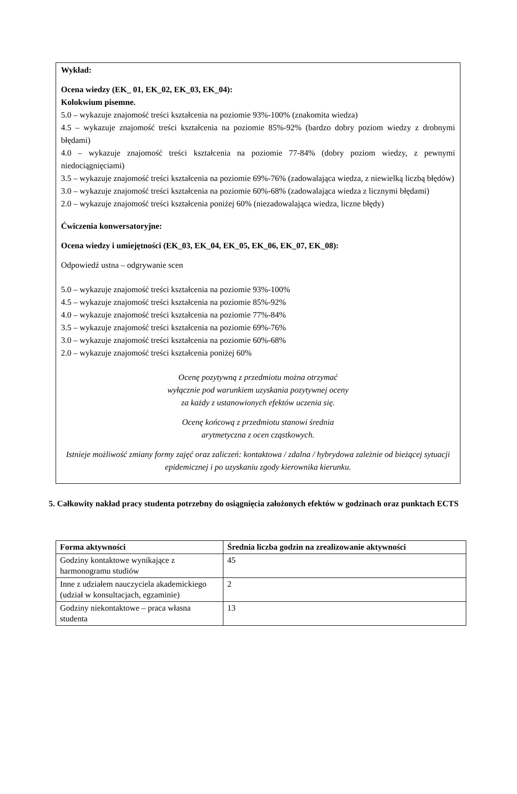Wykład:
Ocena wiedzy (EK_ 01, EK_02, EK_03, EK_04):
Kolokwium pisemne.
5.0 – wykazuje znajomość treści kształcenia na poziomie 93%-100% (znakomita wiedza)
4.5 – wykazuje znajomość treści kształcenia na poziomie 85%-92% (bardzo dobry poziom wiedzy z drobnymi błędami)
4.0 – wykazuje znajomość treści kształcenia na poziomie 77-84% (dobry poziom wiedzy, z pewnymi niedociągnięciami)
3.5 – wykazuje znajomość treści kształcenia na poziomie 69%-76% (zadowalająca wiedza, z niewielką liczbą błędów)
3.0 – wykazuje znajomość treści kształcenia na poziomie 60%-68% (zadowalająca wiedza z licznymi błędami)
2.0 – wykazuje znajomość treści kształcenia poniżej 60% (niezadowalająca wiedza, liczne błędy)
Ćwiczenia konwersatoryjne:
Ocena wiedzy i umiejętności (EK_03, EK_04, EK_05, EK_06, EK_07, EK_08):
Odpowiedź ustna – odgrywanie scen
5.0 – wykazuje znajomość treści kształcenia na poziomie 93%-100%
4.5 – wykazuje znajomość treści kształcenia na poziomie 85%-92%
4.0 – wykazuje znajomość treści kształcenia na poziomie 77%-84%
3.5 – wykazuje znajomość treści kształcenia na poziomie 69%-76%
3.0 – wykazuje znajomość treści kształcenia na poziomie 60%-68%
2.0 – wykazuje znajomość treści kształcenia poniżej 60%
Ocenę pozytywną z przedmiotu można otrzymać
wyłącznie pod warunkiem uzyskania pozytywnej oceny
za każdy z ustanowionych efektów uczenia się.
Ocenę końcową z przedmiotu stanowi średnia
arytmetyczna z ocen cząstkowych.
Istnieje możliwość zmiany formy zajęć oraz zaliczeń: kontaktowa / zdalna / hybrydowa zależnie od bieżącej sytuacji epidemicznej i po uzyskaniu zgody kierownika kierunku.
5. Całkowity nakład pracy studenta potrzebny do osiągnięcia założonych efektów w godzinach oraz punktach ECTS
| Forma aktywności | Średnia liczba godzin na zrealizowanie aktywności |
| --- | --- |
| Godziny kontaktowe wynikające z harmonogramu studiów | 45 |
| Inne z udziałem nauczyciela akademickiego (udział w konsultacjach, egzaminie) | 2 |
| Godziny niekontaktowe – praca własna studenta | 13 |